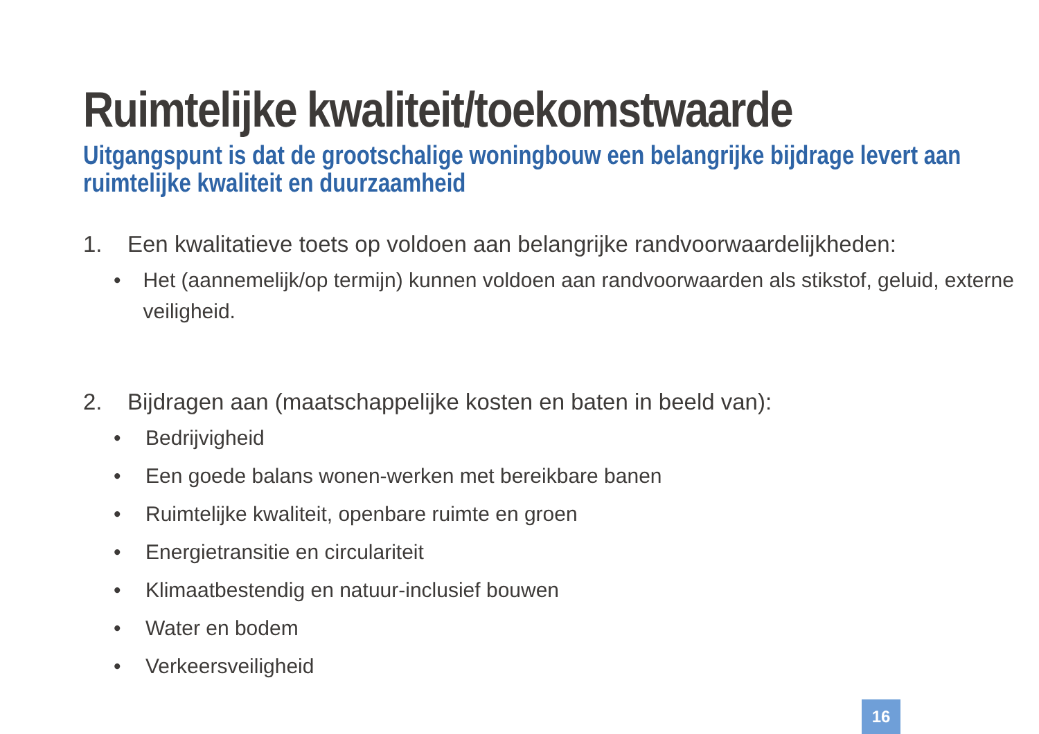Ruimtelijke kwaliteit/toekomstwaarde
Uitgangspunt is dat de grootschalige woningbouw een belangrijke bijdrage levert aan ruimtelijke kwaliteit en duurzaamheid
1. Een kwalitatieve toets op voldoen aan belangrijke randvoorwaardelijkheden:
• Het (aannemelijk/op termijn) kunnen voldoen aan randvoorwaarden als stikstof, geluid, externe veiligheid.
2. Bijdragen aan (maatschappelijke kosten en baten in beeld van):
• Bedrijvigheid
• Een goede balans wonen-werken met bereikbare banen
• Ruimtelijke kwaliteit, openbare ruimte en groen
• Energietransitie en circulariteit
• Klimaatbestendig en natuur-inclusief bouwen
• Water en bodem
• Verkeersveiligheid
16